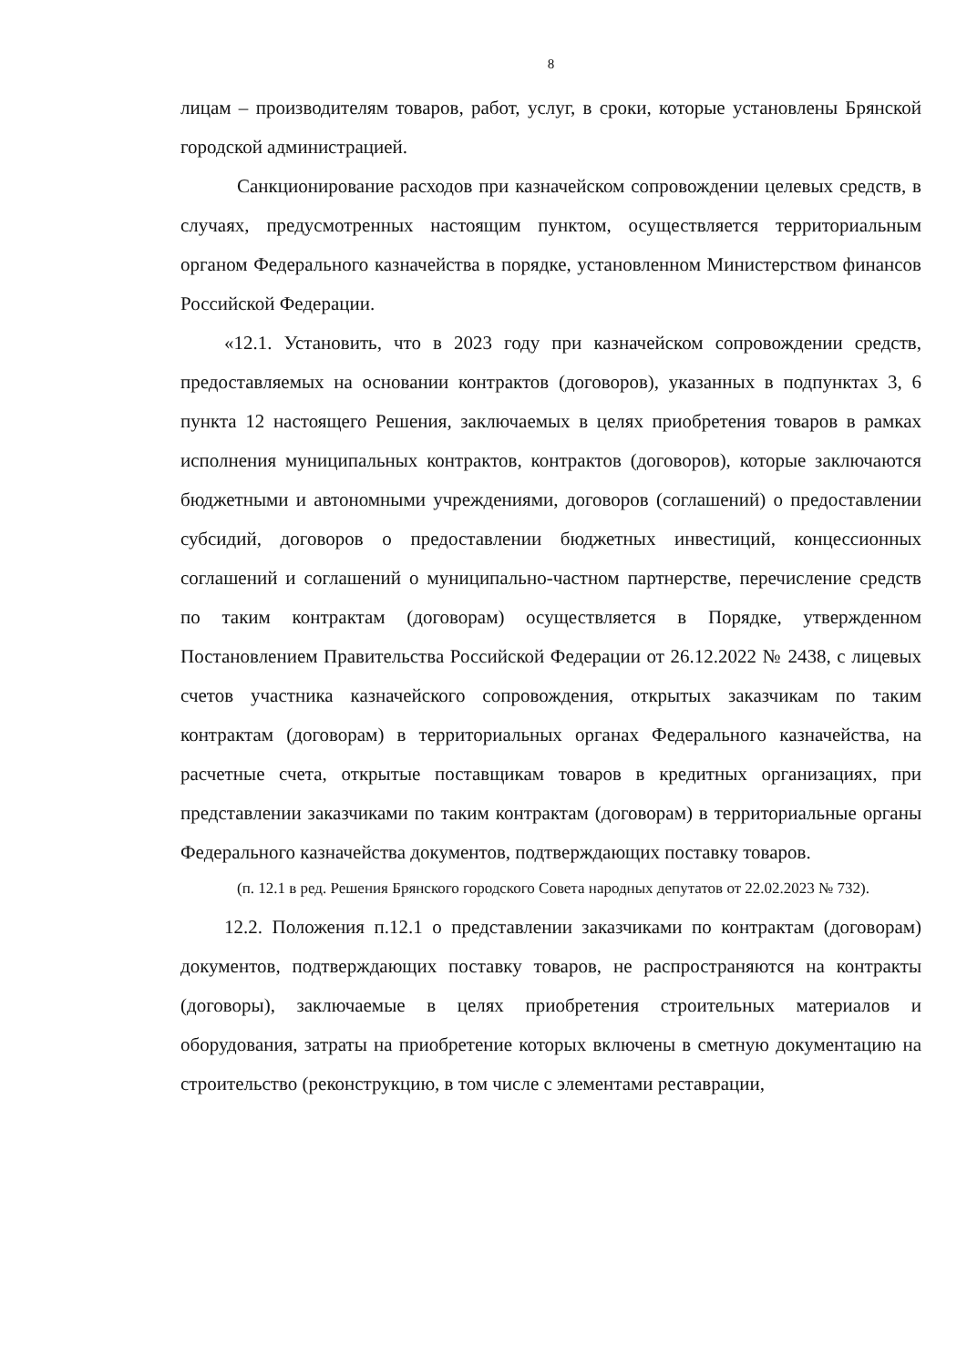8
лицам – производителям товаров, работ, услуг, в сроки, которые установлены Брянской городской администрацией.
Санкционирование расходов при казначейском сопровождении целевых средств, в случаях, предусмотренных настоящим пунктом, осуществляется территориальным органом Федерального казначейства в порядке, установленном Министерством финансов Российской Федерации.
«12.1. Установить, что в 2023 году при казначейском сопровождении средств, предоставляемых на основании контрактов (договоров), указанных в подпунктах 3, 6 пункта 12 настоящего Решения, заключаемых в целях приобретения товаров в рамках исполнения муниципальных контрактов, контрактов (договоров), которые заключаются бюджетными и автономными учреждениями, договоров (соглашений) о предоставлении субсидий, договоров о предоставлении бюджетных инвестиций, концессионных соглашений и соглашений о муниципально-частном партнерстве, перечисление средств по таким контрактам (договорам) осуществляется в Порядке, утвержденном Постановлением Правительства Российской Федерации от 26.12.2022 № 2438, с лицевых счетов участника казначейского сопровождения, открытых заказчикам по таким контрактам (договорам) в территориальных органах Федерального казначейства, на расчетные счета, открытые поставщикам товаров в кредитных организациях, при представлении заказчиками по таким контрактам (договорам) в территориальные органы Федерального казначейства документов, подтверждающих поставку товаров.
(п. 12.1 в ред. Решения Брянского городского Совета народных депутатов от 22.02.2023 № 732).
12.2. Положения п.12.1 о представлении заказчиками по контрактам (договорам) документов, подтверждающих поставку товаров, не распространяются на контракты (договоры), заключаемые в целях приобретения строительных материалов и оборудования, затраты на приобретение которых включены в сметную документацию на строительство (реконструкцию, в том числе с элементами реставрации,